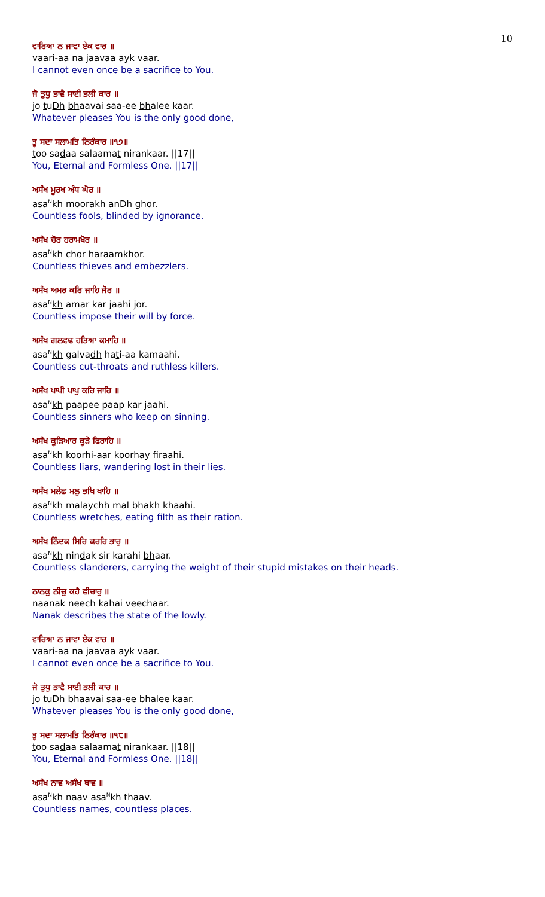10
ਵਾਰਿਆ ਨ ਜਾਵਾ ਏਕ ਵਾਰ ॥
vaari-aa na jaavaa ayk vaar.
I cannot even once be a sacrifice to You.
ਜੋ ਤੁਧੁ ਭਾਵੈ ਸਾਈ ਭਲੀ ਕਾਰ ॥
jo tuDh bhaavai saa-ee bhalee kaar.
Whatever pleases You is the only good done,
ਤੂ ਸਦਾ ਸਲਾਮਤਿ ਨਿਰੰਕਾਰ ॥੧੭॥
too sadaa salaamat nirankaar. ||17||
You, Eternal and Formless One. ||17||
ਅਸੰਖ ਮੂਰਖ ਅੰਧ ਘੋਰ ॥
asa<sup>N</sup>kh moorakh anDh ghor.
Countless fools, blinded by ignorance.
ਅਸੰਖ ਚੋਰ ਹਰਾਮਖੋਰ ॥
asa<sup>N</sup>kh chor haraamkhor.
Countless thieves and embezzlers.
ਅਸੰਖ ਅਮਰ ਕਰਿ ਜਾਹਿ ਜੋਰ ॥
asa<sup>N</sup>kh amar kar jaahi jor.
Countless impose their will by force.
ਅਸੰਖ ਗਲਵਢ ਹਤਿਆ ਕਮਾਹਿ ॥
asa<sup>N</sup>kh galvadh hati-aa kamaahi.
Countless cut-throats and ruthless killers.
ਅਸੰਖ ਪਾਪੀ ਪਾਪੁ ਕਰਿ ਜਾਹਿ ॥
asa<sup>N</sup>kh paapee paap kar jaahi.
Countless sinners who keep on sinning.
ਅਸੰਖ ਕੂੜਿਆਰ ਕੂੜੇ ਫਿਰਾਹਿ ॥
asa<sup>N</sup>kh koorhi-aar koorhay firaahi.
Countless liars, wandering lost in their lies.
ਅਸੰਖ ਮਲੇਛ ਮਲੁ ਭਖਿ ਖਾਹਿ ॥
asa<sup>N</sup>kh malaychh mal bhakh khaahi.
Countless wretches, eating filth as their ration.
ਅਸੰਖ ਨਿੰਦਕ ਸਿਰਿ ਕਰਹਿ ਭਾਰੁ ॥
asa<sup>N</sup>kh nindak sir karahi bhaar.
Countless slanderers, carrying the weight of their stupid mistakes on their heads.
ਨਾਨਕੁ ਨੀਚੁ ਕਹੈ ਵੀਚਾਰੁ ॥
naanak neech kahai veechaar.
Nanak describes the state of the lowly.
ਵਾਰਿਆ ਨ ਜਾਵਾ ਏਕ ਵਾਰ ॥
vaari-aa na jaavaa ayk vaar.
I cannot even once be a sacrifice to You.
ਜੋ ਤੁਧੁ ਭਾਵੈ ਸਾਈ ਭਲੀ ਕਾਰ ॥
jo tuDh bhaavai saa-ee bhalee kaar.
Whatever pleases You is the only good done,
ਤੂ ਸਦਾ ਸਲਾਮਤਿ ਨਿਰੰਕਾਰ ॥੧੮॥
too sadaa salaamat nirankaar. ||18||
You, Eternal and Formless One. ||18||
ਅਸੰਖ ਨਾਵ ਅਸੰਖ ਥਾਵ ॥
asa<sup>N</sup>kh naav asa<sup>N</sup>kh thaav.
Countless names, countless places.